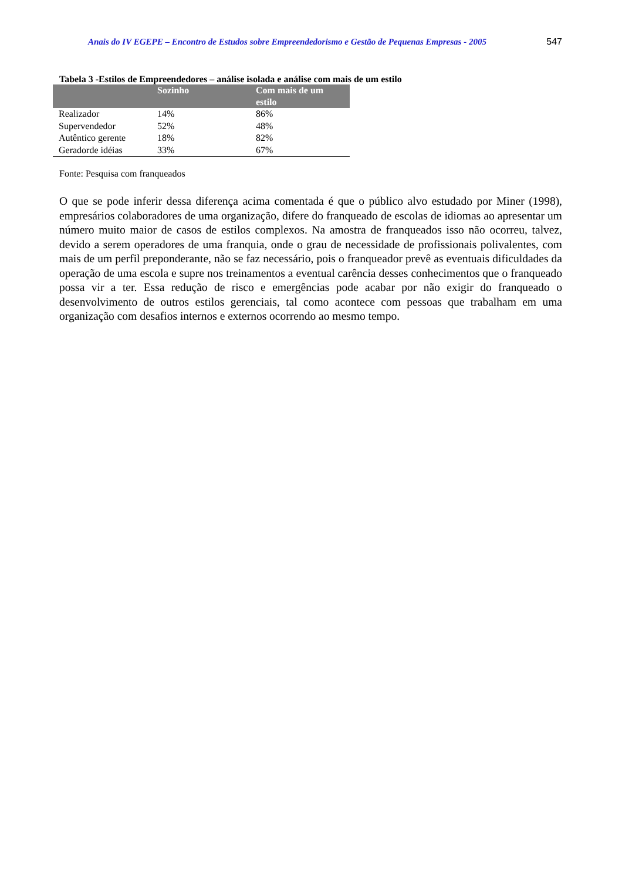Anais do IV EGEPE – Encontro de Estudos sobre Empreendedorismo e Gestão de Pequenas Empresas - 2005 547
Tabela 3 -Estilos de Empreendedores – análise isolada e análise com mais de um estilo
| | Sozinho | Com mais de um estilo |
| --- | --- | --- |
| Realizador | 14% | 86% |
| Supervendedor | 52% | 48% |
| Autêntico gerente | 18% | 82% |
| Geradorde idéias | 33% | 67% |
Fonte: Pesquisa com franqueados
O que se pode inferir dessa diferença acima comentada é que o público alvo estudado por Miner (1998), empresários colaboradores de uma organização, difere do franqueado de escolas de idiomas ao apresentar um número muito maior de casos de estilos complexos. Na amostra de franqueados isso não ocorreu, talvez, devido a serem operadores de uma franquia, onde o grau de necessidade de profissionais polivalentes, com mais de um perfil preponderante, não se faz necessário, pois o franqueador prevê as eventuais dificuldades da operação de uma escola e supre nos treinamentos a eventual carência desses conhecimentos que o franqueado possa vir a ter. Essa redução de risco e emergências pode acabar por não exigir do franqueado o desenvolvimento de outros estilos gerenciais, tal como acontece com pessoas que trabalham em uma organização com desafios internos e externos ocorrendo ao mesmo tempo.